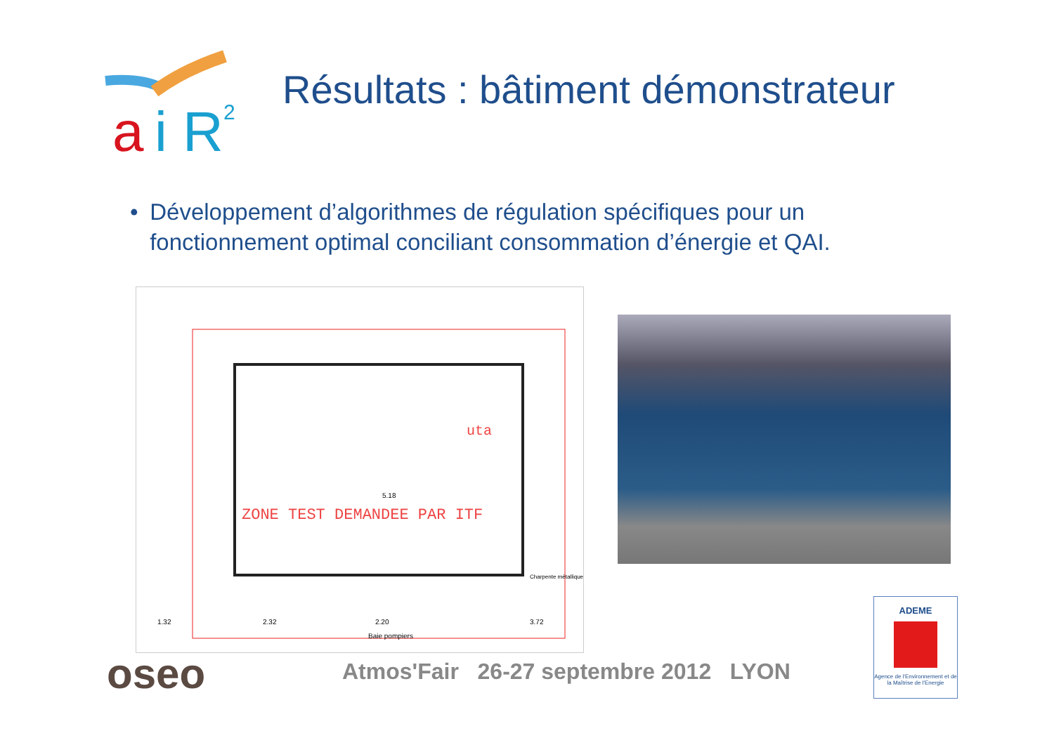a
i R
2
Résultats : bâtiment démonstrateur
• Développement d’algorithmes de régulation spécifiques pour un fonctionnement optimal conciliant consommation d’énergie et QAI.
ZONE TEST DEMANDEE PAR ITF
uta
5.18
Baie pompiers
1.32
2.32
2.20
3.72
Charpente métallique
oseo
Atmos'Fair 26-27 septembre 2012 LYON
ADEME
Agence de l'Environnement et de la Maîtrise de l'Energie